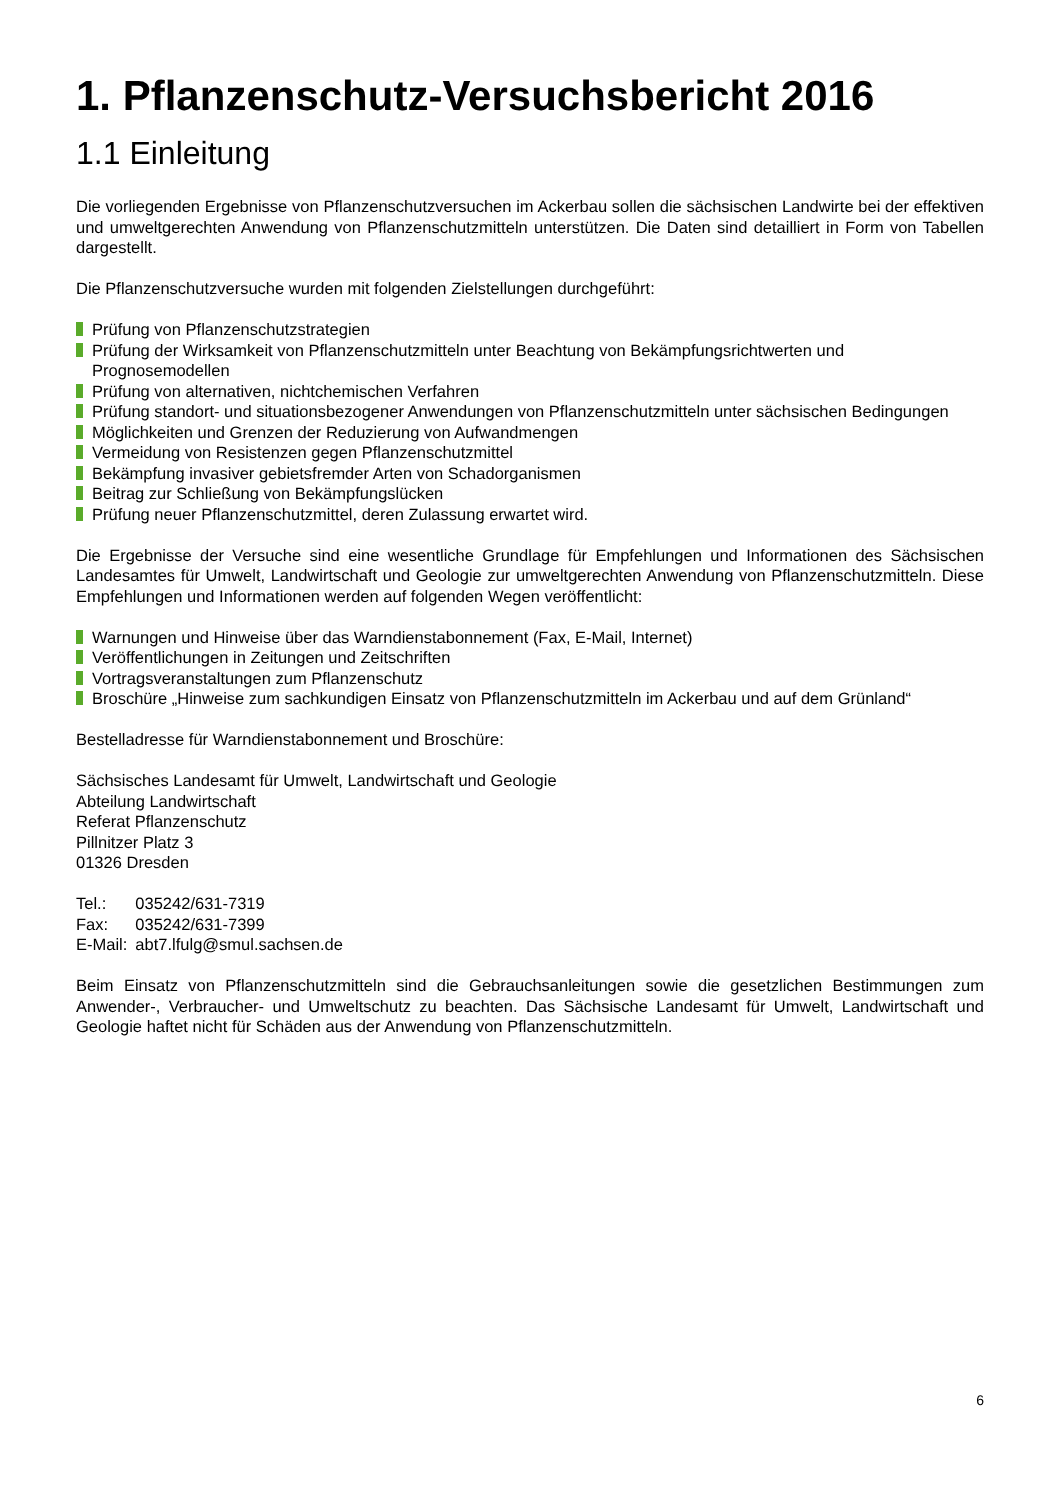1. Pflanzenschutz-Versuchsbericht 2016
1.1 Einleitung
Die vorliegenden Ergebnisse von Pflanzenschutzversuchen im Ackerbau sollen die sächsischen Landwirte bei der effektiven und umweltgerechten Anwendung von Pflanzenschutzmitteln unterstützen. Die Daten sind detailliert in Form von Tabellen dargestellt.
Die Pflanzenschutzversuche wurden mit folgenden Zielstellungen durchgeführt:
Prüfung von Pflanzenschutzstrategien
Prüfung der Wirksamkeit von Pflanzenschutzmitteln unter Beachtung von Bekämpfungsrichtwerten und Prognosemodellen
Prüfung von alternativen, nichtchemischen Verfahren
Prüfung standort- und situationsbezogener Anwendungen von Pflanzenschutzmitteln unter sächsischen Bedingungen
Möglichkeiten und Grenzen der Reduzierung von Aufwandmengen
Vermeidung von Resistenzen gegen Pflanzenschutzmittel
Bekämpfung invasiver gebietsfremder Arten von Schadorganismen
Beitrag zur Schließung von Bekämpfungslücken
Prüfung neuer Pflanzenschutzmittel, deren Zulassung erwartet wird.
Die Ergebnisse der Versuche sind eine wesentliche Grundlage für Empfehlungen und Informationen des Sächsischen Landesamtes für Umwelt, Landwirtschaft und Geologie zur umweltgerechten Anwendung von Pflanzenschutzmitteln. Diese Empfehlungen und Informationen werden auf folgenden Wegen veröffentlicht:
Warnungen und Hinweise über das Warndienstabonnement (Fax, E-Mail, Internet)
Veröffentlichungen in Zeitungen und Zeitschriften
Vortragsveranstaltungen zum Pflanzenschutz
Broschüre „Hinweise zum sachkundigen Einsatz von Pflanzenschutzmitteln im Ackerbau und auf dem Grünland“
Bestelladresse für Warndienstabonnement und Broschüre:
Sächsisches Landesamt für Umwelt, Landwirtschaft und Geologie
Abteilung Landwirtschaft
Referat Pflanzenschutz
Pillnitzer Platz 3
01326 Dresden
| Tel.: | 035242/631-7319 |
| Fax: | 035242/631-7399 |
| E-Mail: | abt7.lfulg@smul.sachsen.de |
Beim Einsatz von Pflanzenschutzmitteln sind die Gebrauchsanleitungen sowie die gesetzlichen Bestimmungen zum Anwender-, Verbraucher- und Umweltschutz zu beachten. Das Sächsische Landesamt für Umwelt, Landwirtschaft und Geologie haftet nicht für Schäden aus der Anwendung von Pflanzenschutzmitteln.
6